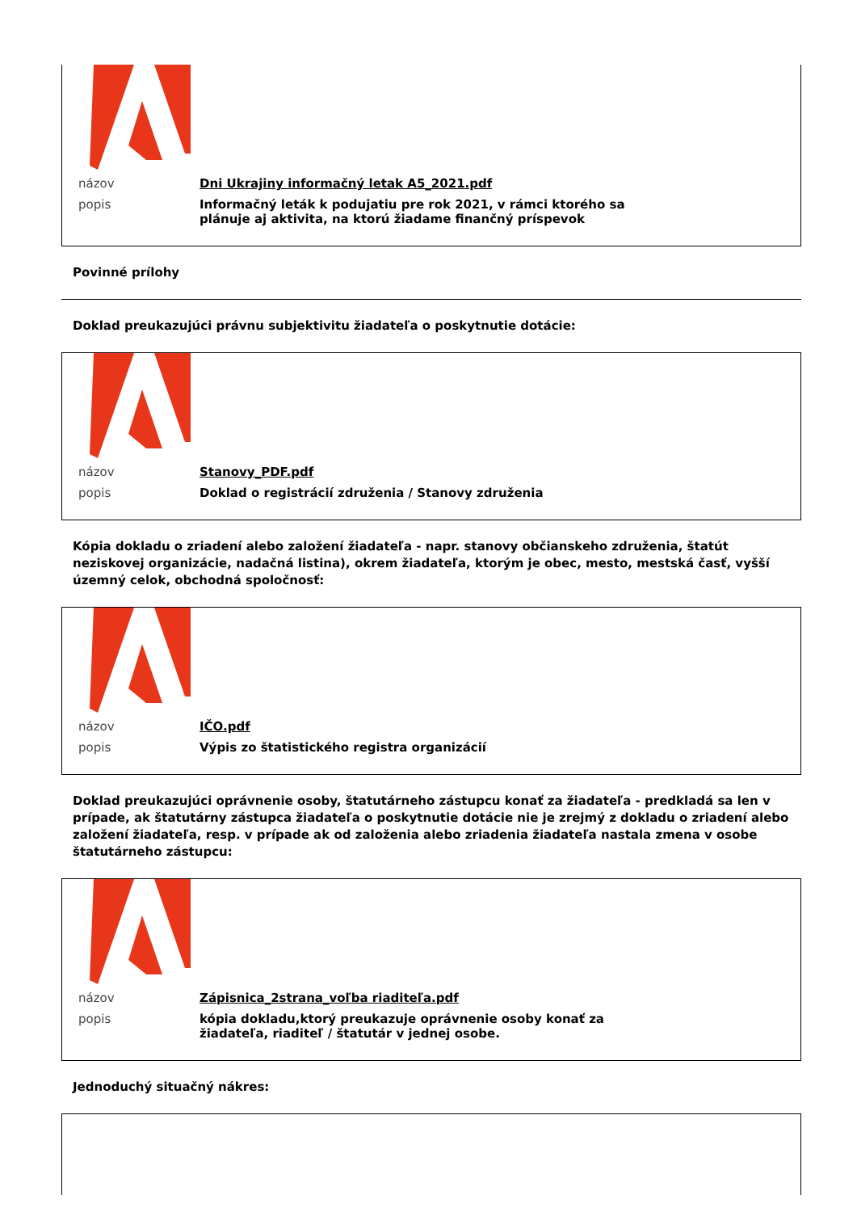| názov | Dni Ukrajiny informačný letak A5_2021.pdf |
| popis | Informačný leták k podujatiu pre rok 2021, v rámci ktorého sa plánuje aj aktivita, na ktorú žiadame finančný príspevok |
Povinné prílohy
Doklad preukazujúci právnu subjektivitu žiadateľa o poskytnutie dotácie:
| názov | Stanovy_PDF.pdf |
| popis | Doklad o registrácií združenia / Stanovy združenia |
Kópia dokladu o zriadení alebo založení žiadateľa - napr. stanovy občianskeho združenia, štatút neziskovej organizácie, nadačná listina), okrem žiadateľa, ktorým je obec, mesto, mestská časť, vyšší územný celok, obchodná spoločnosť:
| názov | IČO.pdf |
| popis | Výpis zo štatistického registra organizácií |
Doklad preukazujúci oprávnenie osoby, štatutárneho zástupcu konať za žiadateľa - predkladá sa len v prípade, ak štatutárny zástupca žiadateľa o poskytnutie dotácie nie je zrejmý z dokladu o zriadení alebo založení žiadateľa, resp. v prípade ak od založenia alebo zriadenia žiadateľa nastala zmena v osobe štatutárneho zástupcu:
| názov | Zápisnica_2strana_voľba riaditeľa.pdf |
| popis | kópia dokladu,ktorý preukazuje oprávnenie osoby konať za žiadateľa, riaditeľ / štatutár v jednej osobe. |
Jednoduchý situačný nákres: